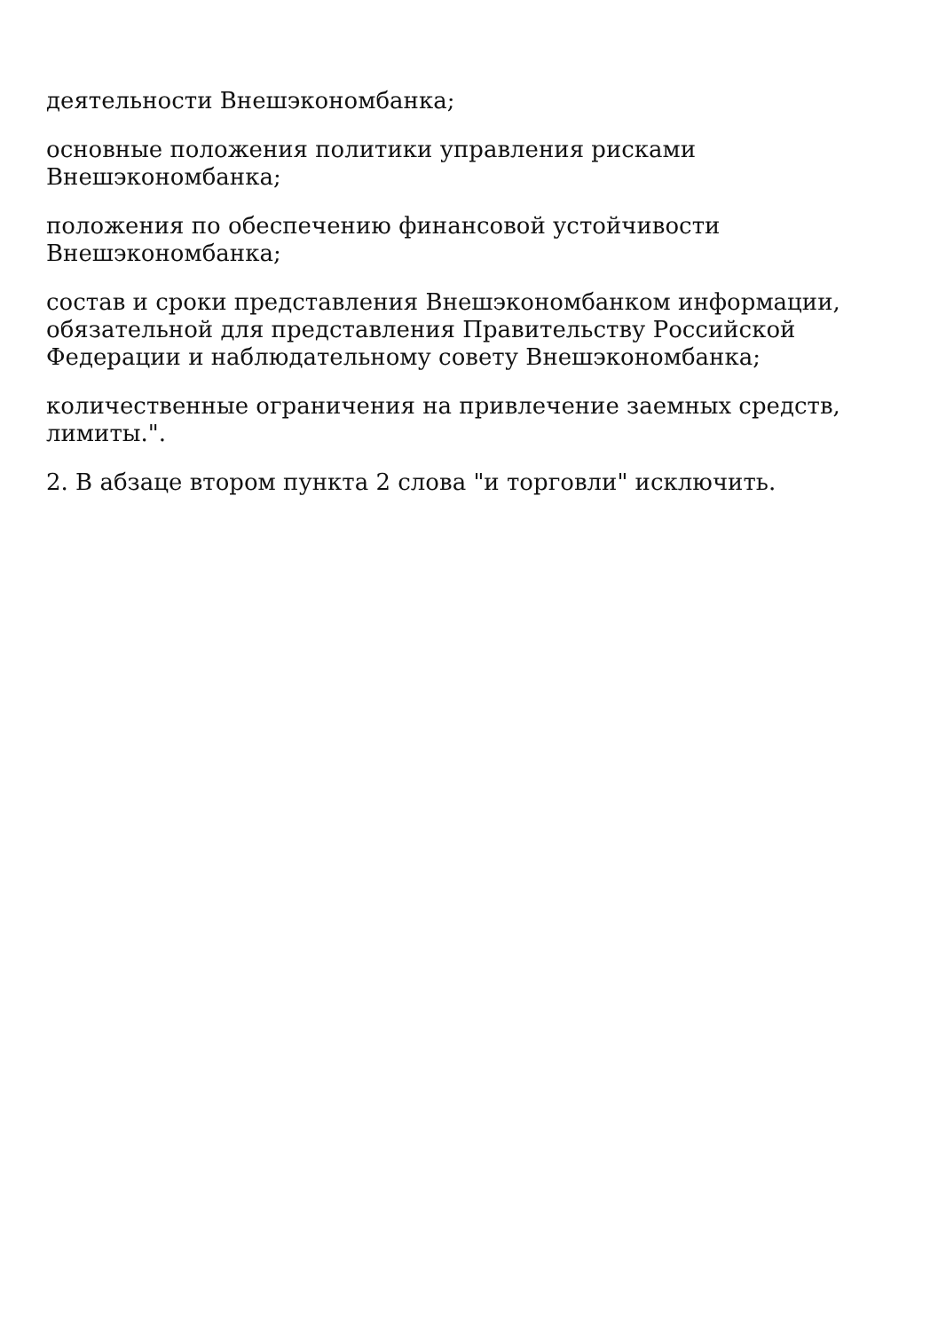деятельности Внешэкономбанка;
основные положения политики управления рисками
Внешэкономбанка;
положения по обеспечению финансовой устойчивости
Внешэкономбанка;
состав и сроки представления Внешэкономбанком информации,
обязательной для представления Правительству Российской
Федерации и наблюдательному совету Внешэкономбанка;
количественные ограничения на привлечение заемных средств,
лимиты.".
2. В абзаце втором пункта 2 слова "и торговли" исключить.